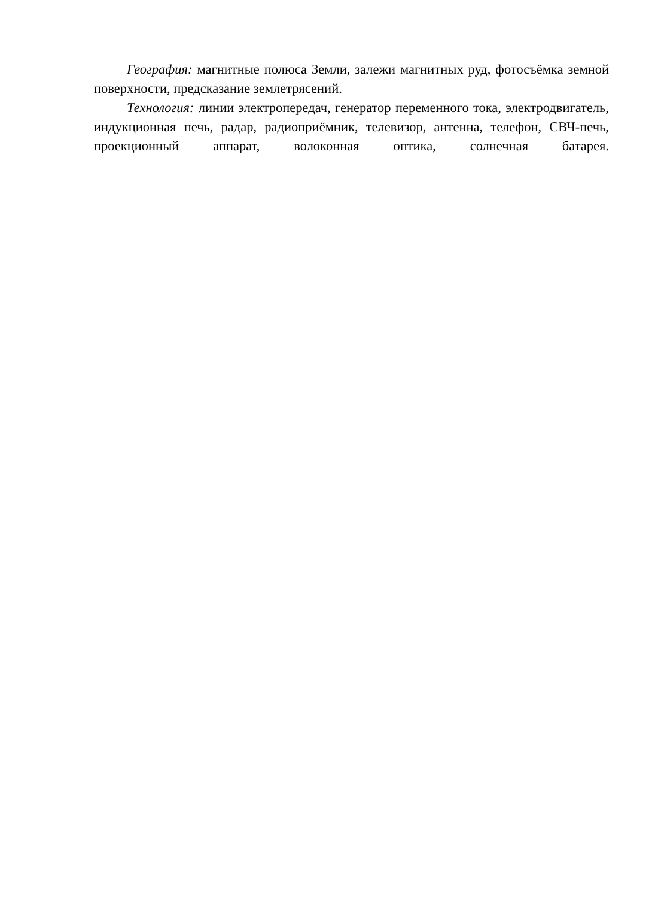География: магнитные полюса Земли, залежи магнитных руд, фотосъёмка земной поверхности, предсказание землетрясений.
Технология: линии электропередач, генератор переменного тока, электродвигатель, индукционная печь, радар, радиоприёмник, телевизор, антенна, телефон, СВЧ-печь, проекционный аппарат, волоконная оптика, солнечная батарея.